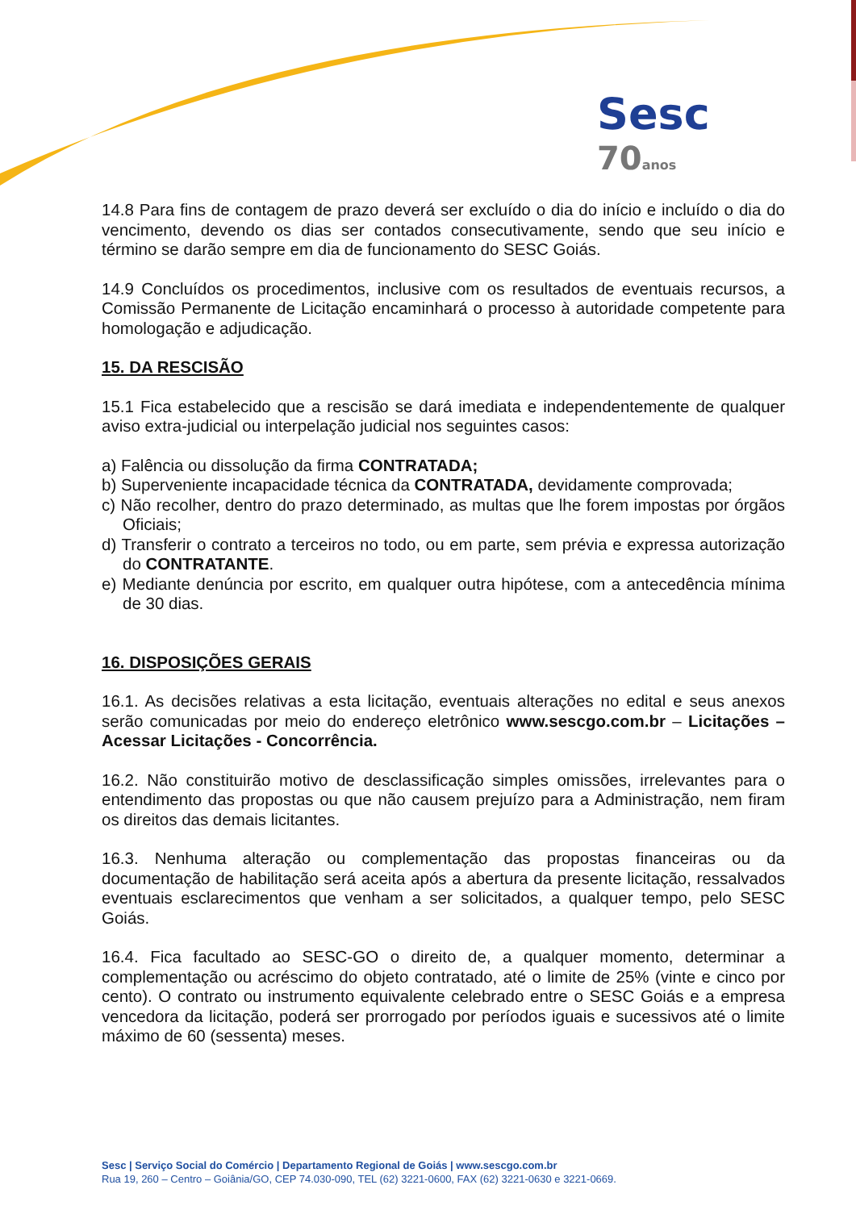Sesc 70 anos
14.8 Para fins de contagem de prazo deverá ser excluído o dia do início e incluído o dia do vencimento, devendo os dias ser contados consecutivamente, sendo que seu início e término se darão sempre em dia de funcionamento do SESC Goiás.
14.9 Concluídos os procedimentos, inclusive com os resultados de eventuais recursos, a Comissão Permanente de Licitação encaminhará o processo à autoridade competente para homologação e adjudicação.
15. DA RESCISÃO
15.1 Fica estabelecido que a rescisão se dará imediata e independentemente de qualquer aviso extra-judicial ou interpelação judicial nos seguintes casos:
a) Falência ou dissolução da firma CONTRATADA;
b) Superveniente incapacidade técnica da CONTRATADA, devidamente comprovada;
c) Não recolher, dentro do prazo determinado, as multas que lhe forem impostas por órgãos Oficiais;
d) Transferir o contrato a terceiros no todo, ou em parte, sem prévia e expressa autorização do CONTRATANTE.
e) Mediante denúncia por escrito, em qualquer outra hipótese, com a antecedência mínima de 30 dias.
16. DISPOSIÇÕES GERAIS
16.1. As decisões relativas a esta licitação, eventuais alterações no edital e seus anexos serão comunicadas por meio do endereço eletrônico www.sescgo.com.br – Licitações – Acessar Licitações - Concorrência.
16.2. Não constituirão motivo de desclassificação simples omissões, irrelevantes para o entendimento das propostas ou que não causem prejuízo para a Administração, nem firam os direitos das demais licitantes.
16.3. Nenhuma alteração ou complementação das propostas financeiras ou da documentação de habilitação será aceita após a abertura da presente licitação, ressalvados eventuais esclarecimentos que venham a ser solicitados, a qualquer tempo, pelo SESC Goiás.
16.4. Fica facultado ao SESC-GO o direito de, a qualquer momento, determinar a complementação ou acréscimo do objeto contratado, até o limite de 25% (vinte e cinco por cento). O contrato ou instrumento equivalente celebrado entre o SESC Goiás e a empresa vencedora da licitação, poderá ser prorrogado por períodos iguais e sucessivos até o limite máximo de 60 (sessenta) meses.
Sesc | Serviço Social do Comércio | Departamento Regional de Goiás | www.sescgo.com.br
Rua 19, 260 – Centro – Goiânia/GO, CEP 74.030-090, TEL (62) 3221-0600, FAX (62) 3221-0630 e 3221-0669.